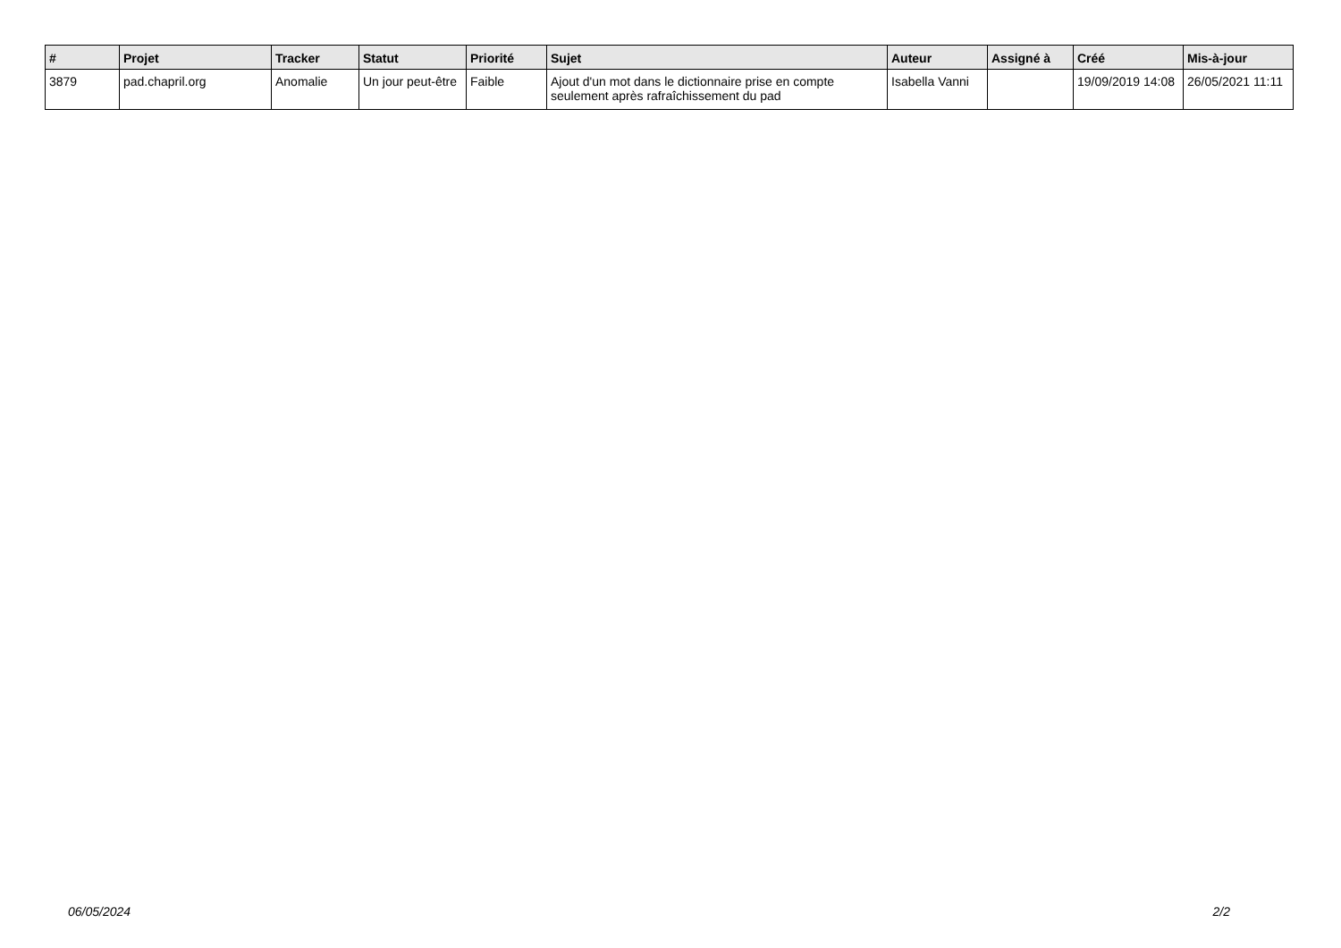| # | Projet | Tracker | Statut | Priorité | Sujet | Auteur | Assigné à | Créé | Mis-à-jour |
| --- | --- | --- | --- | --- | --- | --- | --- | --- | --- |
| 3879 | pad.chapril.org | Anomalie | Un jour peut-être | Faible | Ajout d'un mot dans le dictionnaire prise en compte seulement après rafraîchissement du pad | Isabella Vanni | | 19/09/2019 14:08 | 26/05/2021 11:11 |
06/05/2024 2/2